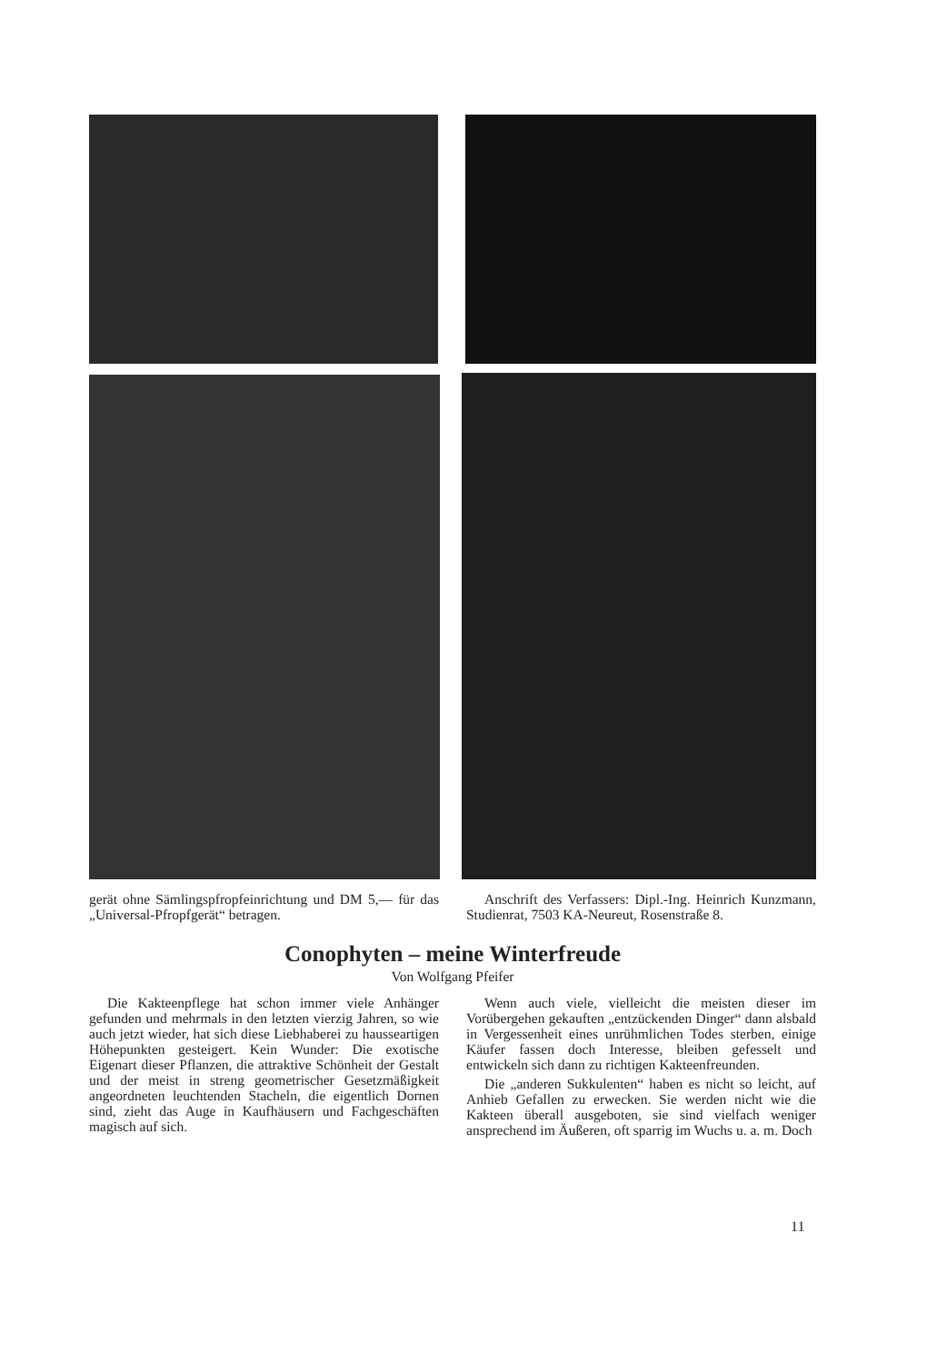gerät ohne Sämlingspfropfeinrichtung und DM 5,— für das „Universal-Pfropfgerät“ betragen.
Anschrift des Verfassers: Dipl.-Ing. Heinrich Kunzmann, Studienrat, 7503 KA-Neureut, Rosenstraße 8.
Conophyten – meine Winterfreude
Von Wolfgang Pfeifer
Die Kakteenpflege hat schon immer viele Anhänger gefunden und mehrmals in den letzten vierzig Jahren, so wie auch jetzt wieder, hat sich diese Liebhaberei zu hausseartigen Höhepunkten gesteigert. Kein Wunder: Die exotische Eigenart dieser Pflanzen, die attraktive Schönheit der Gestalt und der meist in streng geometrischer Gesetzmäßigkeit angeordneten leuchtenden Stacheln, die eigentlich Dornen sind, zieht das Auge in Kaufhäusern und Fachgeschäften magisch auf sich.
Wenn auch viele, vielleicht die meisten dieser im Vorübergehen gekauften „entzückenden Dinger“ dann alsbald in Vergessenheit eines unrühmlichen Todes sterben, einige Käufer fassen doch Interesse, bleiben gefesselt und entwickeln sich dann zu richtigen Kakteenfreunden.
Die „anderen Sukkulenten“ haben es nicht so leicht, auf Anhieb Gefallen zu erwecken. Sie werden nicht wie die Kakteen überall ausgeboten, sie sind vielfach weniger ansprechend im Äußeren, oft sparrig im Wuchs u. a. m. Doch
11